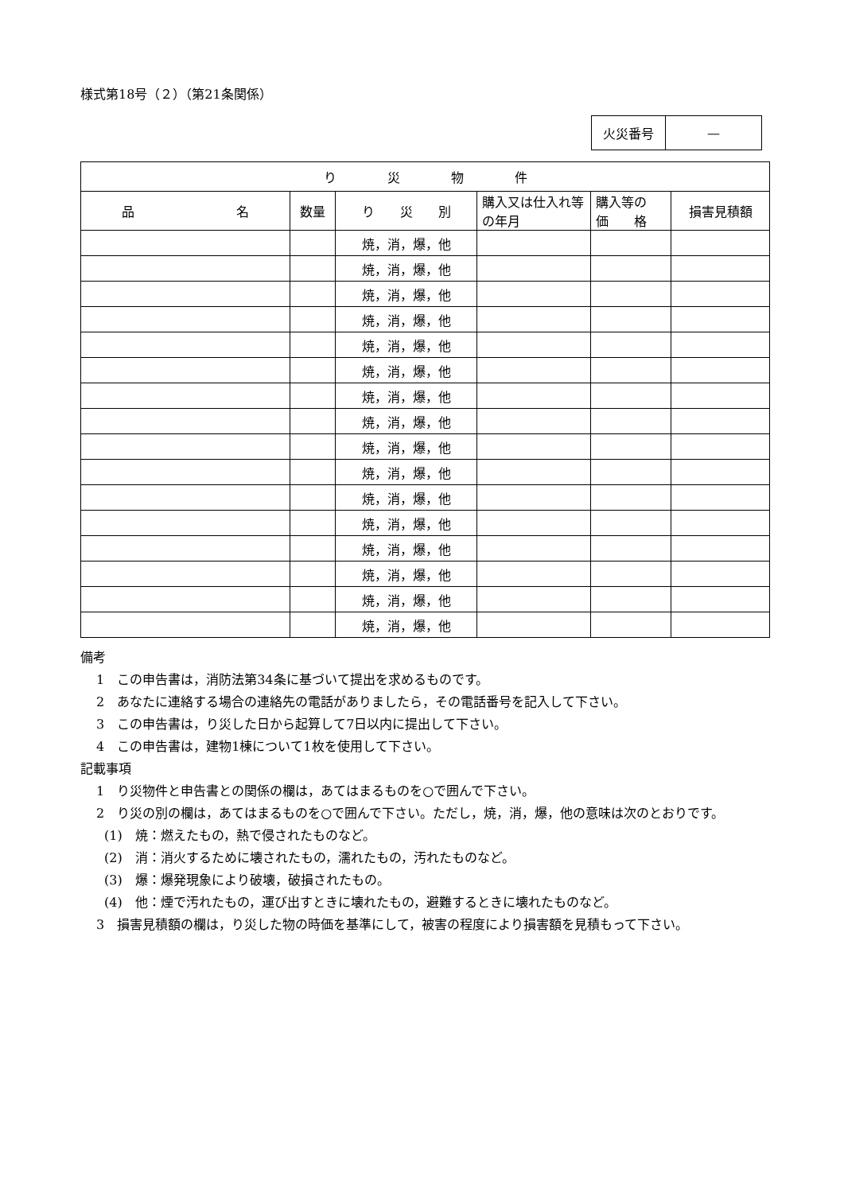様式第18号（２）（第21条関係）
| 火災番号 | — |
| り 災 物 件 | | | | | |
| --- | --- | --- | --- | --- | --- |
| 品 名 | 数量 | り 災 別 | 購入又は仕入れ等の年月 | 購入等の 価 格 | 損害見積額 |
| | | 焼，消，爆，他 | | | |
| | | 焼，消，爆，他 | | | |
| | | 焼，消，爆，他 | | | |
| | | 焼，消，爆，他 | | | |
| | | 焼，消，爆，他 | | | |
| | | 焼，消，爆，他 | | | |
| | | 焼，消，爆，他 | | | |
| | | 焼，消，爆，他 | | | |
| | | 焼，消，爆，他 | | | |
| | | 焼，消，爆，他 | | | |
| | | 焼，消，爆，他 | | | |
| | | 焼，消，爆，他 | | | |
| | | 焼，消，爆，他 | | | |
| | | 焼，消，爆，他 | | | |
| | | 焼，消，爆，他 | | | |
| | | 焼，消，爆，他 | | | |
備考
1　この申告書は，消防法第34条に基づいて提出を求めるものです。
2　あなたに連絡する場合の連絡先の電話がありましたら，その電話番号を記入して下さい。
3　この申告書は，り災した日から起算して7日以内に提出して下さい。
4　この申告書は，建物1棟について1枚を使用して下さい。
記載事項
1　り災物件と申告書との関係の欄は，あてはまるものを○で囲んで下さい。
2　り災の別の欄は，あてはまるものを○で囲んで下さい。ただし，焼，消，爆，他の意味は次のとおりです。
(1)　焼：燃えたもの，熱で侵されたものなど。
(2)　消：消火するために壊されたもの，濡れたもの，汚れたものなど。
(3)　爆：爆発現象により破壊，破損されたもの。
(4)　他：煙で汚れたもの，運び出すときに壊れたもの，避難するときに壊れたものなど。
3　損害見積額の欄は，り災した物の時価を基準にして，被害の程度により損害額を見積もって下さい。